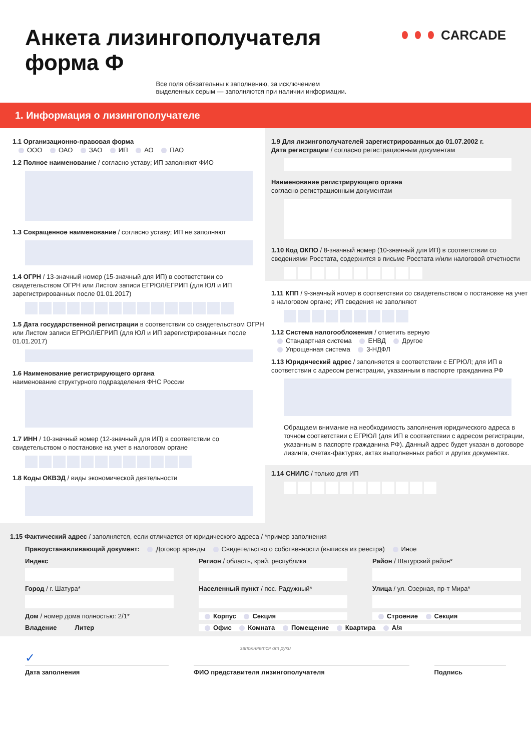Анкета лизингополучателя
форма Ф
Все поля обязательны к заполнению, за исключением
выделенных серым — заполняются при наличии информации.
CARCADE
1. Информация о лизингополучателе
1.1 Организационно-правовая форма
ООО ОАО ЗАО ИП АО ПАО
1.2 Полное наименование / согласно уставу; ИП заполняют ФИО
1.3 Сокращенное наименование / согласно уставу; ИП не заполняют
1.4 ОГРН / 13-значный номер (15-значный для ИП) в соответствии со свидетельством ОГРН или Листом записи ЕГРЮЛ/ЕГРИП (для ЮЛ и ИП зарегистрированных после 01.01.2017)
1.5 Дата государственной регистрации в соответствии со свидетельством ОГРН или Листом записи ЕГРЮЛ/ЕГРИП (для ЮЛ и ИП зарегистрированных после 01.01.2017)
1.6 Наименование регистрирующего органа
наименование структурного подразделения ФНС России
1.7 ИНН / 10-значный номер (12-значный для ИП) в соответствии со свидетельством о постановке на учет в налоговом органе
1.8 Коды ОКВЭД / виды экономической деятельности
1.9 Для лизингополучателей зарегистрированных до 01.07.2002 г.
Дата регистрации / согласно регистрационным документам
Наименование регистрирующего органа
согласно регистрационным документам
1.10 Код ОКПО / 8-значный номер (10-значный для ИП) в соответствии со сведениями Росстата, содержится в письме Росстата и/или налоговой отчетности
1.11 КПП / 9-значный номер в соответствии со свидетельством о постановке на учет в налоговом органе; ИП сведения не заполняют
1.12 Система налогообложения / отметить верную
Стандартная система ЕНВД Другое
Упрощенная система 3-НДФЛ
1.13 Юридический адрес / заполняется в соответствии с ЕГРЮЛ; для ИП в соответствии с адресом регистрации, указанным в паспорте гражданина РФ
Обращаем внимание на необходимость заполнения юридического адреса в точном соответствии с ЕГРЮЛ (для ИП в соответствии с адресом регистрации, указанным в паспорте гражданина РФ). Данный адрес будет указан в договоре лизинга, счетах-фактурах, актах выполненных работ и других документах.
1.14 СНИЛС / только для ИП
1.15 Фактический адрес / заполняется, если отличается от юридического адреса / *пример заполнения
Правоустанавливающий документ: Договор аренды Свидетельство о собственности (выписка из реестра) Иное
Индекс
Регион / область, край, республика
Район / Шатурский район*
Город / г. Шатура*
Населенный пункт / пос. Радужный*
Улица / ул. Озерная, пр-т Мира*
Дом / номер дома полностью: 2/1*
Корпус Секция
Строение Секция
Владение Литер
Офис Комната Помещение Квартира А/я
заполняется от руки
✓
Дата заполнения ФИО представителя лизингополучателя
Подпись